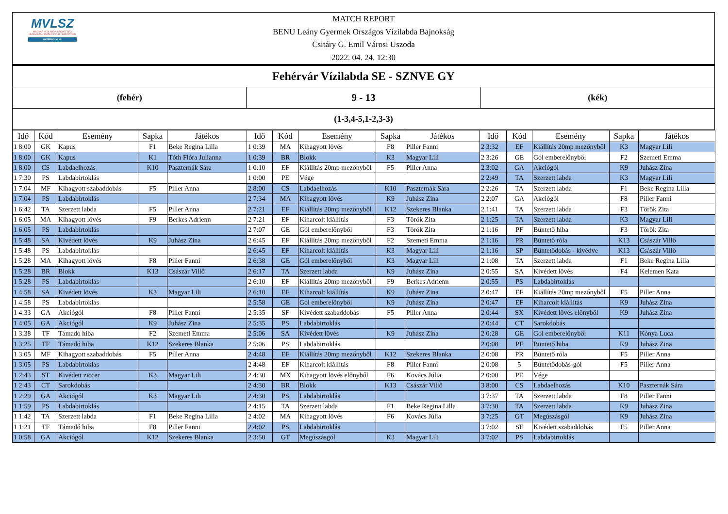MVLSZ
MAGYAR VÍZILABDA SZÖVETSÉG
HUNGARIAN WATER POLO FEDERATION
WATERPOLO.HU
MATCH REPORT
BENU Leány Gyermek Országos Vízilabda Bajnokság
Csitáry G. Emil Városi Uszoda
2022. 04. 24. 12:30
| Fehérvár Vízilabda SE - SZNVE GY | | |
| (fehér) | 9 - 13 | (kék) |
| (1-3,4-5,1-2,3-3) | | |
| Idő | Kód | Esemény | Sapka | Játékos | Idő | Kód | Esemény | Sapka | Játékos | Idő | Kód | Esemény | Sapka | Játékos |
| --- | --- | --- | --- | --- | --- | --- | --- | --- | --- | --- | --- | --- | --- | --- |
| 1 8:00 | GK | Kapus | F1 | Beke Regina Lilla | 1 0:39 | MA | Kihagyott lövés | F8 | Piller Fanni | 2 3:32 | EF | Kiállítás 20mp mezőnyből | K3 | Magyar Lili |
| 1 8:00 | GK | Kapus | K1 | Tóth Flóra Julianna | 1 0:39 | BR | Blokk | K3 | Magyar Lili | 2 3:26 | GE | Gól emberelőnyből | F2 | Szemeti Emma |
| 1 8:00 | CS | Labdaelhozás | K10 | Paszternák Sára | 1 0:10 | EF | Kiállítás 20mp mezőnyből | F5 | Piller Anna | 2 3:02 | GA | Akciógól | K9 | Juhász Zina |
| 1 7:30 | PS | Labdabirtoklás | | | 1 0:00 | PE | Vége | | | 2 2:49 | TA | Szerzett labda | K3 | Magyar Lili |
| 1 7:04 | MF | Kihagyott szabaddobás | F5 | Piller Anna | 2 8:00 | CS | Labdaelhozás | K10 | Paszternák Sára | 2 2:26 | TA | Szerzett labda | F1 | Beke Regina Lilla |
| 1 7:04 | PS | Labdabirtoklás | | | 2 7:34 | MA | Kihagyott lövés | K9 | Juhász Zina | 2 2:07 | GA | Akciógól | F8 | Piller Fanni |
| 1 6:42 | TA | Szerzett labda | F5 | Piller Anna | 2 7:21 | EF | Kiállítás 20mp mezőnyből | K12 | Szekeres Blanka | 2 1:41 | TA | Szerzett labda | F3 | Török Zita |
| 1 6:05 | MA | Kihagyott lövés | F9 | Berkes Adrienn | 2 7:21 | EF | Kiharcolt kiállítás | F3 | Török Zita | 2 1:25 | TA | Szerzett labda | K3 | Magyar Lili |
| 1 6:05 | PS | Labdabirtoklás | | | 2 7:07 | GE | Gól emberelőnyből | F3 | Török Zita | 2 1:16 | PF | Büntető hiba | F3 | Török Zita |
| 1 5:48 | SA | Kivédett lövés | K9 | Juhász Zina | 2 6:45 | EF | Kiállítás 20mp mezőnyből | F2 | Szemeti Emma | 2 1:16 | PR | Büntető róla | K13 | Császár Villő |
| 1 5:48 | PS | Labdabirtoklás | | | 2 6:45 | EF | Kiharcolt kiállítás | K3 | Magyar Lili | 2 1:16 | SP | Büntetődobás - kivédve | K13 | Császár Villő |
| 1 5:28 | MA | Kihagyott lövés | F8 | Piller Fanni | 2 6:38 | GE | Gól emberelőnyből | K3 | Magyar Lili | 2 1:08 | TA | Szerzett labda | F1 | Beke Regina Lilla |
| 1 5:28 | BR | Blokk | K13 | Császár Villő | 2 6:17 | TA | Szerzett labda | K9 | Juhász Zina | 2 0:55 | SA | Kivédett lövés | F4 | Kelemen Kata |
| 1 5:28 | PS | Labdabirtoklás | | | 2 6:10 | EF | Kiállítás 20mp mezőnyből | F9 | Berkes Adrienn | 2 0:55 | PS | Labdabirtoklás | | |
| 1 4:58 | SA | Kivédett lövés | K3 | Magyar Lili | 2 6:10 | EF | Kiharcolt kiállítás | K9 | Juhász Zina | 2 0:47 | EF | Kiállítás 20mp mezőnyből | F5 | Piller Anna |
| 1 4:58 | PS | Labdabirtoklás | | | 2 5:58 | GE | Gól emberelőnyből | K9 | Juhász Zina | 2 0:47 | EF | Kiharcolt kiállítás | K9 | Juhász Zina |
| 1 4:33 | GA | Akciógól | F8 | Piller Fanni | 2 5:35 | SF | Kivédett szabaddobás | F5 | Piller Anna | 2 0:44 | SX | Kivédett lövés előnyből | K9 | Juhász Zina |
| 1 4:05 | GA | Akciógól | K9 | Juhász Zina | 2 5:35 | PS | Labdabirtoklás | | | 2 0:44 | CT | Sarokdobás | | |
| 1 3:38 | TF | Támadó hiba | F2 | Szemeti Emma | 2 5:06 | SA | Kivédett lövés | K9 | Juhász Zina | 2 0:28 | GE | Gól emberelőnyből | K11 | Kónya Luca |
| 1 3:25 | TF | Támadó hiba | K12 | Szekeres Blanka | 2 5:06 | PS | Labdabirtoklás | | | 2 0:08 | PF | Büntető hiba | K9 | Juhász Zina |
| 1 3:05 | MF | Kihagyott szabaddobás | F5 | Piller Anna | 2 4:48 | EF | Kiállítás 20mp mezőnyből | K12 | Szekeres Blanka | 2 0:08 | PR | Büntető róla | F5 | Piller Anna |
| 1 3:05 | PS | Labdabirtoklás | | | 2 4:48 | EF | Kiharcolt kiállítás | F8 | Piller Fanni | 2 0:08 | 5 | Büntetődobás-gól | F5 | Piller Anna |
| 1 2:43 | ST | Kivédett ziccer | K3 | Magyar Lili | 2 4:30 | MX | Kihagyott lövés előnyből | F6 | Kovács Júlia | 2 0:00 | PE | Vége | | |
| 1 2:43 | CT | Sarokdobás | | | 2 4:30 | BR | Blokk | K13 | Császár Villő | 3 8:00 | CS | Labdaelhozás | K10 | Paszternák Sára |
| 1 2:29 | GA | Akciógól | K3 | Magyar Lili | 2 4:30 | PS | Labdabirtoklás | | | 3 7:37 | TA | Szerzett labda | F8 | Piller Fanni |
| 1 1:59 | PS | Labdabirtoklás | | | 2 4:15 | TA | Szerzett labda | F1 | Beke Regina Lilla | 3 7:30 | TA | Szerzett labda | K9 | Juhász Zina |
| 1 1:42 | TA | Szerzett labda | F1 | Beke Regina Lilla | 2 4:02 | MA | Kihagyott lövés | F6 | Kovács Júlia | 3 7:25 | GT | Megúszásgól | K9 | Juhász Zina |
| 1 1:21 | TF | Támadó hiba | F8 | Piller Fanni | 2 4:02 | PS | Labdabirtoklás | | | 3 7:02 | SF | Kivédett szabaddobás | F5 | Piller Anna |
| 1 0:58 | GA | Akciógól | K12 | Szekeres Blanka | 2 3:50 | GT | Megúszásgól | K3 | Magyar Lili | 3 7:02 | PS | Labdabirtoklás | | |